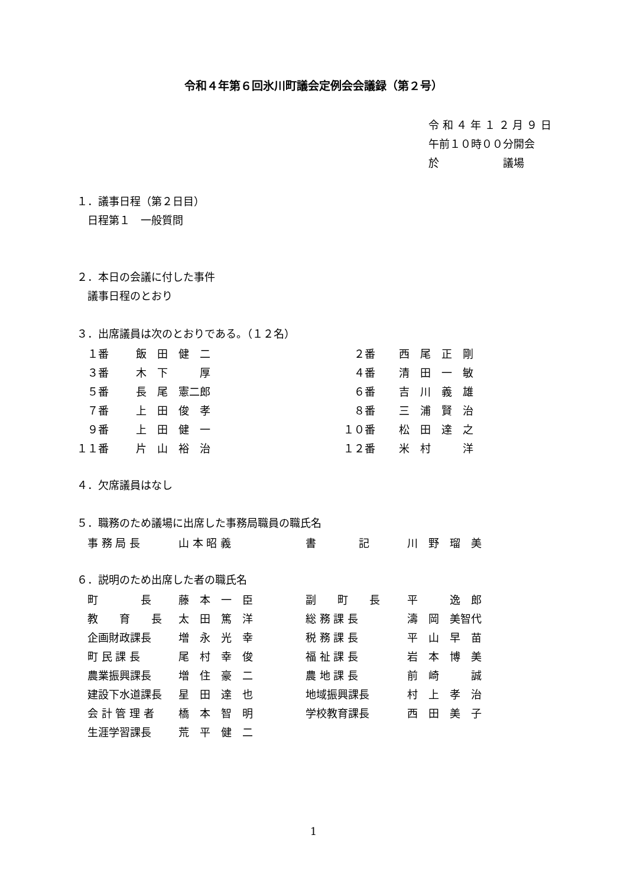令和４年第６回氷川町議会定例会会議録（第２号）
令 和 ４ 年 １ ２ 月 ９ 日
午前１０時００分開会
於　　　　　　議場
１．議事日程（第２日目）
　日程第１　一般質問
２．本日の会議に付した事件
　議事日程のとおり
３．出席議員は次のとおりである。（１２名）
| １番 | 飯 田 健 二 | ２番 | 西 尾 正 剛 |
| ３番 | 木 下 厚 | ４番 | 清 田 一 敏 |
| ５番 | 長 尾 憲二郎 | ６番 | 吉 川 義 雄 |
| ７番 | 上 田 俊 孝 | ８番 | 三 浦 賢 治 |
| ９番 | 上 田 健 一 | １０番 | 松 田 達 之 |
| １１番 | 片 山 裕 治 | １２番 | 米 村 洋 |
４．欠席議員はなし
５．職務のため議場に出席した事務局職員の職氏名
| 事 務 局 長 | 山 本 昭 義 | 書 記 | 川 野 瑠 美 |
６．説明のため出席した者の職氏名
| 町 長 | 藤 本 一 臣 | 副 町 長 | 平 逸 郎 |
| 教 育 長 | 太 田 篤 洋 | 総 務 課 長 | 濤 岡 美智代 |
| 企画財政課長 | 増 永 光 幸 | 税 務 課 長 | 平 山 早 苗 |
| 町 民 課 長 | 尾 村 幸 俊 | 福 祉 課 長 | 岩 本 博 美 |
| 農業振興課長 | 増 住 豪 二 | 農 地 課 長 | 前 崎 誠 |
| 建設下水道課長 | 星 田 達 也 | 地域振興課長 | 村 上 孝 治 |
| 会 計 管 理 者 | 橋 本 智 明 | 学校教育課長 | 西 田 美 子 |
| 生涯学習課長 | 荒 平 健 二 | | |
1